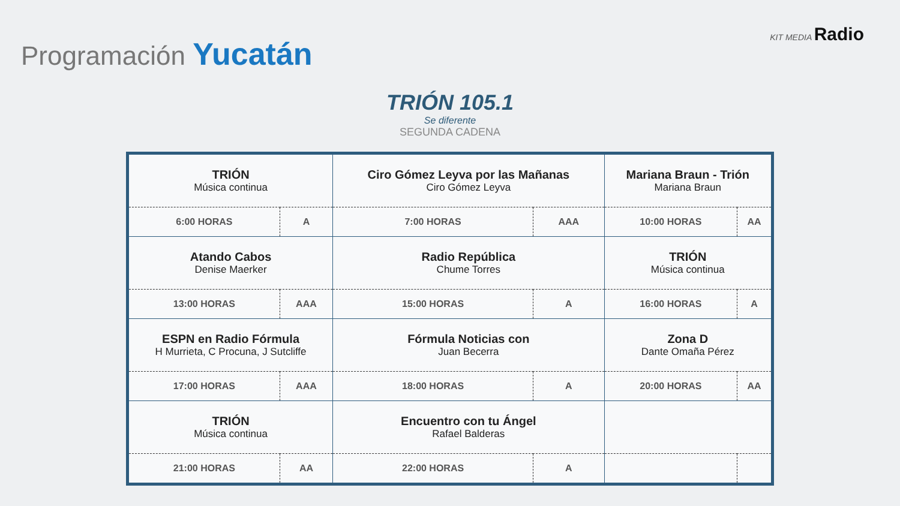Programación Yucatán
KIT MEDIA Radio
TRIÓN 105.1
Se diferente
SEGUNDA CADENA
| TRIÓN Música continua | | Ciro Gómez Leyva por las Mañanas Ciro Gómez Leyva | | Mariana Braun - Trión Mariana Braun | |
| 6:00 HORAS | A | 7:00 HORAS | AAA | 10:00 HORAS | AA |
| Atando Cabos Denise Maerker | | Radio República Chume Torres | | TRIÓN Música continua | |
| 13:00 HORAS | AAA | 15:00 HORAS | A | 16:00 HORAS | A |
| ESPN en Radio Fórmula H Murrieta, C Procuna, J Sutcliffe | | Fórmula Noticias con Juan Becerra | | Zona D Dante Omaña Pérez | |
| 17:00 HORAS | AAA | 18:00 HORAS | A | 20:00 HORAS | AA |
| TRIÓN Música continua | | Encuentro con tu Ángel Rafael Balderas | | | |
| 21:00 HORAS | AA | 22:00 HORAS | A | | |